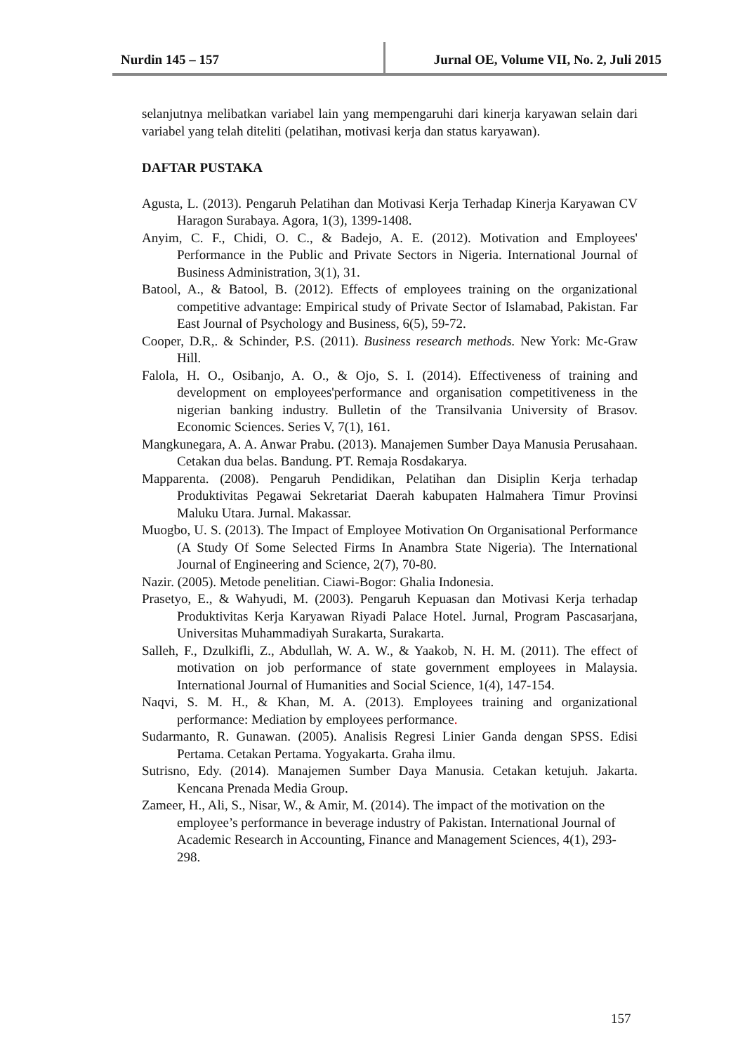Nurdin 145 – 157 Jurnal OE, Volume VII, No. 2, Juli 2015
selanjutnya melibatkan variabel lain yang mempengaruhi dari kinerja karyawan selain dari variabel yang telah diteliti (pelatihan, motivasi kerja dan status karyawan).
DAFTAR PUSTAKA
Agusta, L. (2013). Pengaruh Pelatihan dan Motivasi Kerja Terhadap Kinerja Karyawan CV Haragon Surabaya. Agora, 1(3), 1399-1408.
Anyim, C. F., Chidi, O. C., & Badejo, A. E. (2012). Motivation and Employees' Performance in the Public and Private Sectors in Nigeria. International Journal of Business Administration, 3(1), 31.
Batool, A., & Batool, B. (2012). Effects of employees training on the organizational competitive advantage: Empirical study of Private Sector of Islamabad, Pakistan. Far East Journal of Psychology and Business, 6(5), 59-72.
Cooper, D.R,. & Schinder, P.S. (2011). Business research methods. New York: Mc-Graw Hill.
Falola, H. O., Osibanjo, A. O., & Ojo, S. I. (2014). Effectiveness of training and development on employees'performance and organisation competitiveness in the nigerian banking industry. Bulletin of the Transilvania University of Brasov. Economic Sciences. Series V, 7(1), 161.
Mangkunegara, A. A. Anwar Prabu. (2013). Manajemen Sumber Daya Manusia Perusahaan. Cetakan dua belas. Bandung. PT. Remaja Rosdakarya.
Mapparenta. (2008). Pengaruh Pendidikan, Pelatihan dan Disiplin Kerja terhadap Produktivitas Pegawai Sekretariat Daerah kabupaten Halmahera Timur Provinsi Maluku Utara. Jurnal. Makassar.
Muogbo, U. S. (2013). The Impact of Employee Motivation On Organisational Performance (A Study Of Some Selected Firms In Anambra State Nigeria). The International Journal of Engineering and Science, 2(7), 70-80.
Nazir. (2005). Metode penelitian. Ciawi-Bogor: Ghalia Indonesia.
Prasetyo, E., & Wahyudi, M. (2003). Pengaruh Kepuasan dan Motivasi Kerja terhadap Produktivitas Kerja Karyawan Riyadi Palace Hotel. Jurnal, Program Pascasarjana, Universitas Muhammadiyah Surakarta, Surakarta.
Salleh, F., Dzulkifli, Z., Abdullah, W. A. W., & Yaakob, N. H. M. (2011). The effect of motivation on job performance of state government employees in Malaysia. International Journal of Humanities and Social Science, 1(4), 147-154.
Naqvi, S. M. H., & Khan, M. A. (2013). Employees training and organizational performance: Mediation by employees performance.
Sudarmanto, R. Gunawan. (2005). Analisis Regresi Linier Ganda dengan SPSS. Edisi Pertama. Cetakan Pertama. Yogyakarta. Graha ilmu.
Sutrisno, Edy. (2014). Manajemen Sumber Daya Manusia. Cetakan ketujuh. Jakarta. Kencana Prenada Media Group.
Zameer, H., Ali, S., Nisar, W., & Amir, M. (2014). The impact of the motivation on the employee’s performance in beverage industry of Pakistan. International Journal of Academic Research in Accounting, Finance and Management Sciences, 4(1), 293-298.
157